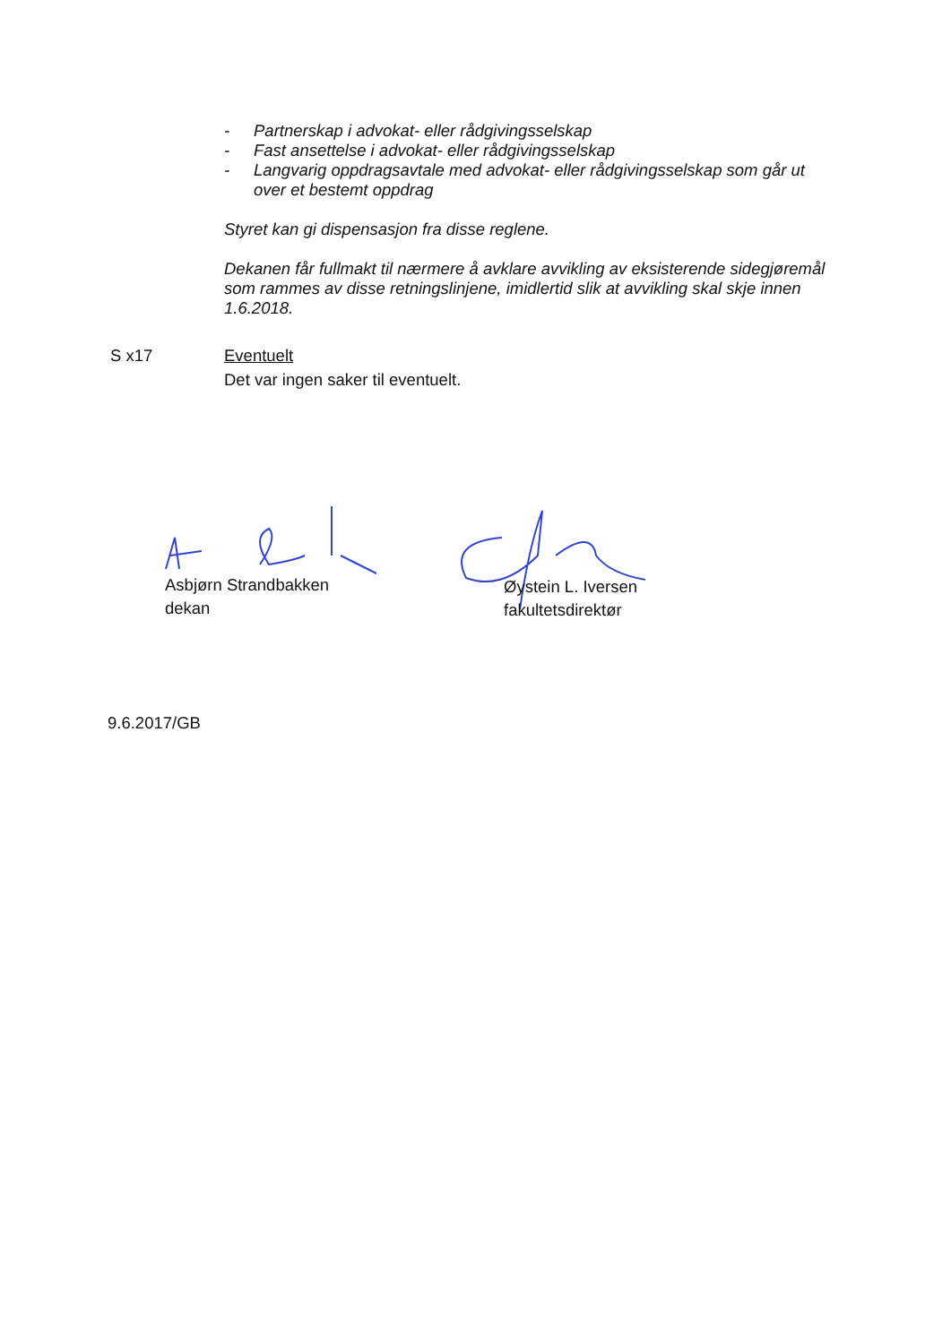- Partnerskap i advokat- eller rådgivingsselskap
- Fast ansettelse i advokat- eller rådgivingsselskap
- Langvarig oppdragsavtale med advokat- eller rådgivingsselskap som går ut over et bestemt oppdrag
Styret kan gi dispensasjon fra disse reglene.
Dekanen får fullmakt til nærmere å avklare avvikling av eksisterende sidegjøremål som rammes av disse retningslinjene, imidlertid slik at avvikling skal skje innen 1.6.2018.
S x17 Eventuelt
Det var ingen saker til eventuelt.
Asbjørn Strandbakken
dekan
Øystein L. Iversen
fakultetsdirektør
9.6.2017/GB